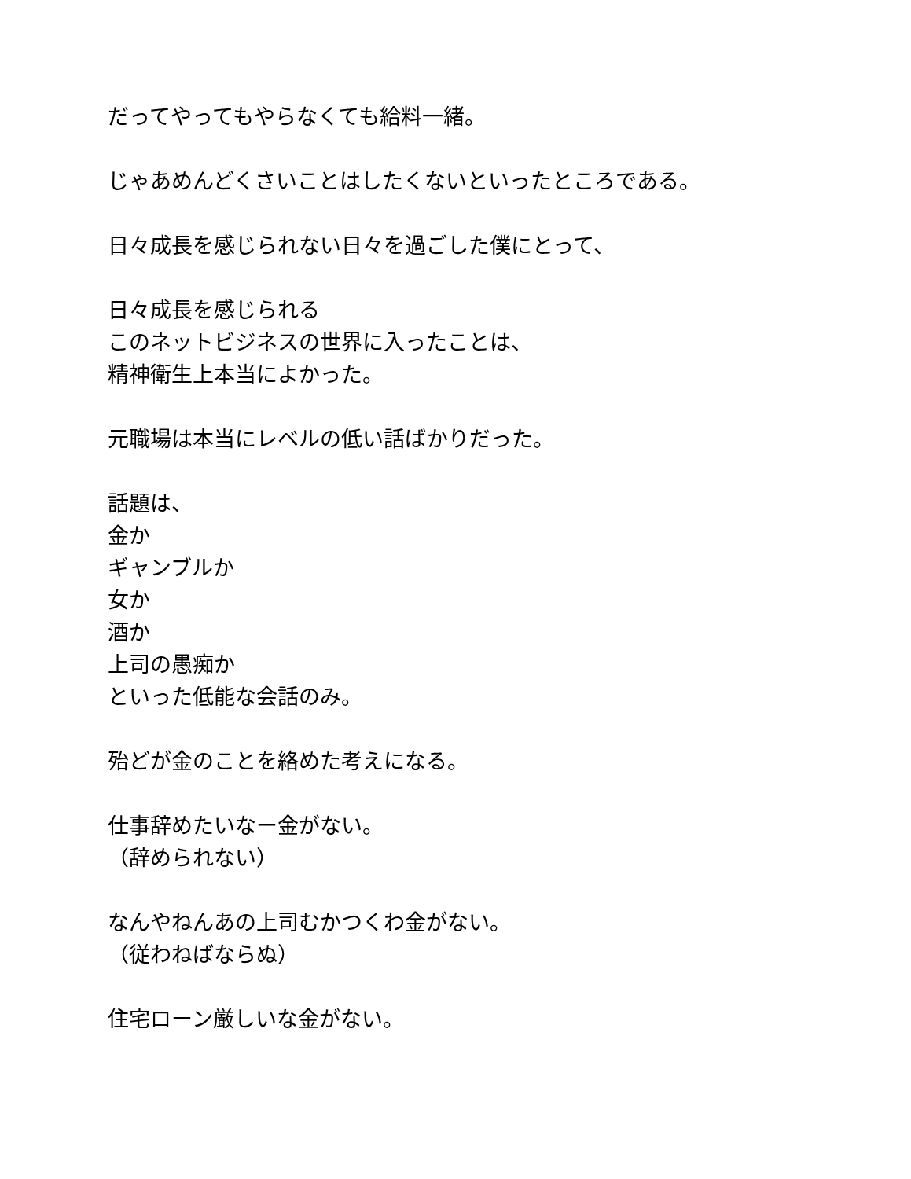だってやってもやらなくても給料一緒。
じゃあめんどくさいことはしたくないといったところである。
日々成長を感じられない日々を過ごした僕にとって、
日々成長を感じられる
このネットビジネスの世界に入ったことは、
精神衛生上本当によかった。
元職場は本当にレベルの低い話ばかりだった。
話題は、
金か
ギャンブルか
女か
酒か
上司の愚痴か
といった低能な会話のみ。
殆どが金のことを絡めた考えになる。
仕事辞めたいなー金がない。
（辞められない）
なんやねんあの上司むかつくわ金がない。
（従わねばならぬ）
住宅ローン厳しいな金がない。